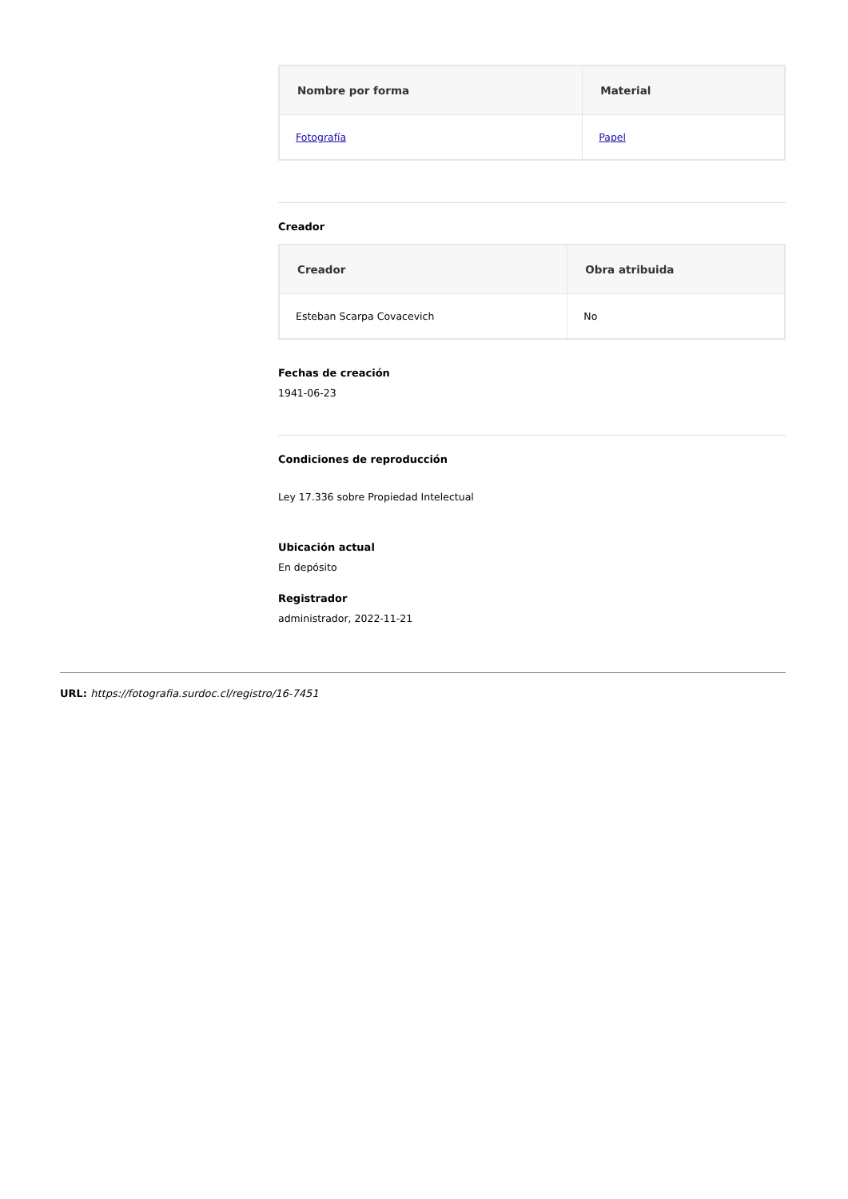| Nombre por forma | Material |
| --- | --- |
| Fotografía | Papel |
Creador
| Creador | Obra atribuida |
| --- | --- |
| Esteban Scarpa Covacevich | No |
Fechas de creación
1941-06-23
Condiciones de reproducción
Ley 17.336 sobre Propiedad Intelectual
Ubicación actual
En depósito
Registrador
administrador, 2022-11-21
URL: https://fotografia.surdoc.cl/registro/16-7451